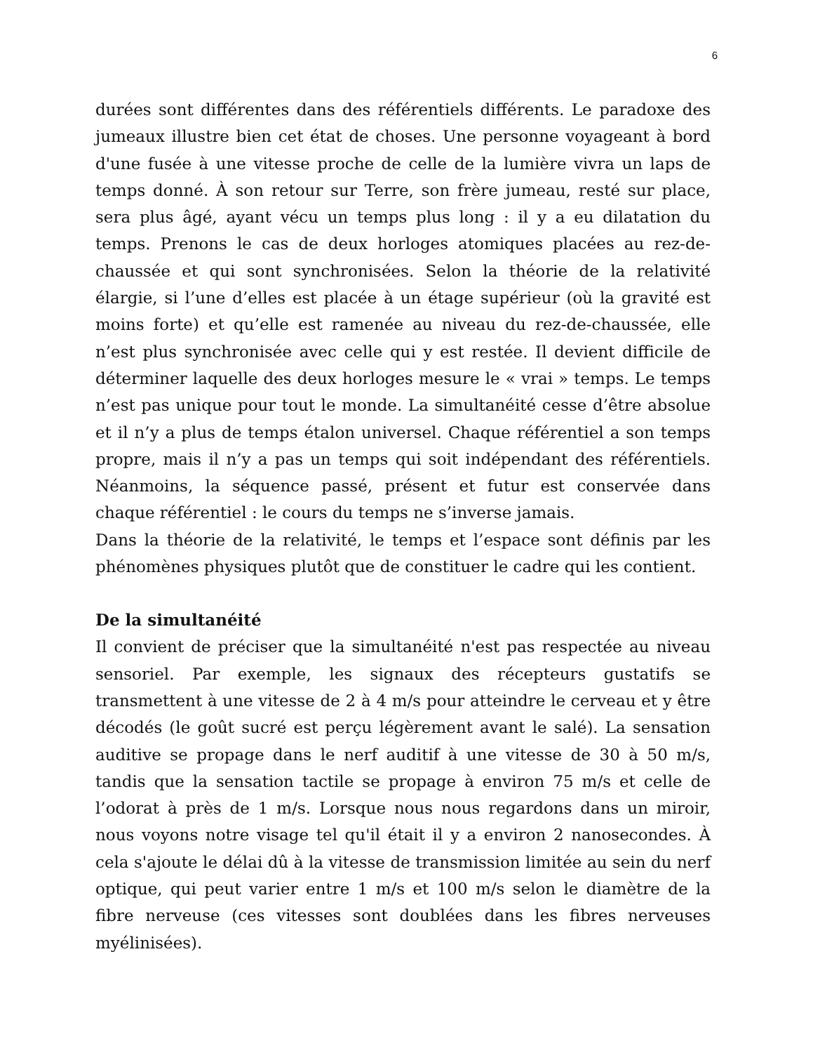6
durées sont différentes dans des référentiels différents. Le paradoxe des jumeaux illustre bien cet état de choses. Une personne voyageant à bord d'une fusée à une vitesse proche de celle de la lumière vivra un laps de temps donné. À son retour sur Terre, son frère jumeau, resté sur place, sera plus âgé, ayant vécu un temps plus long : il y a eu dilatation du temps. Prenons le cas de deux horloges atomiques placées au rez-de-chaussée et qui sont synchronisées. Selon la théorie de la relativité élargie, si l’une d’elles est placée à un étage supérieur (où la gravité est moins forte) et qu’elle est ramenée au niveau du rez-de-chaussée, elle n’est plus synchronisée avec celle qui y est restée. Il devient difficile de déterminer laquelle des deux horloges mesure le « vrai » temps. Le temps n’est pas unique pour tout le monde. La simultanéité cesse d’être absolue et il n’y a plus de temps étalon universel. Chaque référentiel a son temps propre, mais il n’y a pas un temps qui soit indépendant des référentiels. Néanmoins, la séquence passé, présent et futur est conservée dans chaque référentiel : le cours du temps ne s’inverse jamais.
Dans la théorie de la relativité, le temps et l’espace sont définis par les phénomènes physiques plutôt que de constituer le cadre qui les contient.
De la simultanéité
Il convient de préciser que la simultanéité n'est pas respectée au niveau sensoriel. Par exemple, les signaux des récepteurs gustatifs se transmettent à une vitesse de 2 à 4 m/s pour atteindre le cerveau et y être décodés (le goût sucré est perçu légèrement avant le salé). La sensation auditive se propage dans le nerf auditif à une vitesse de 30 à 50 m/s, tandis que la sensation tactile se propage à environ 75 m/s et celle de l’odorat à près de 1 m/s. Lorsque nous nous regardons dans un miroir, nous voyons notre visage tel qu'il était il y a environ 2 nanosecondes. À cela s'ajoute le délai dû à la vitesse de transmission limitée au sein du nerf optique, qui peut varier entre 1 m/s et 100 m/s selon le diamètre de la fibre nerveuse (ces vitesses sont doublées dans les fibres nerveuses myélinisées).